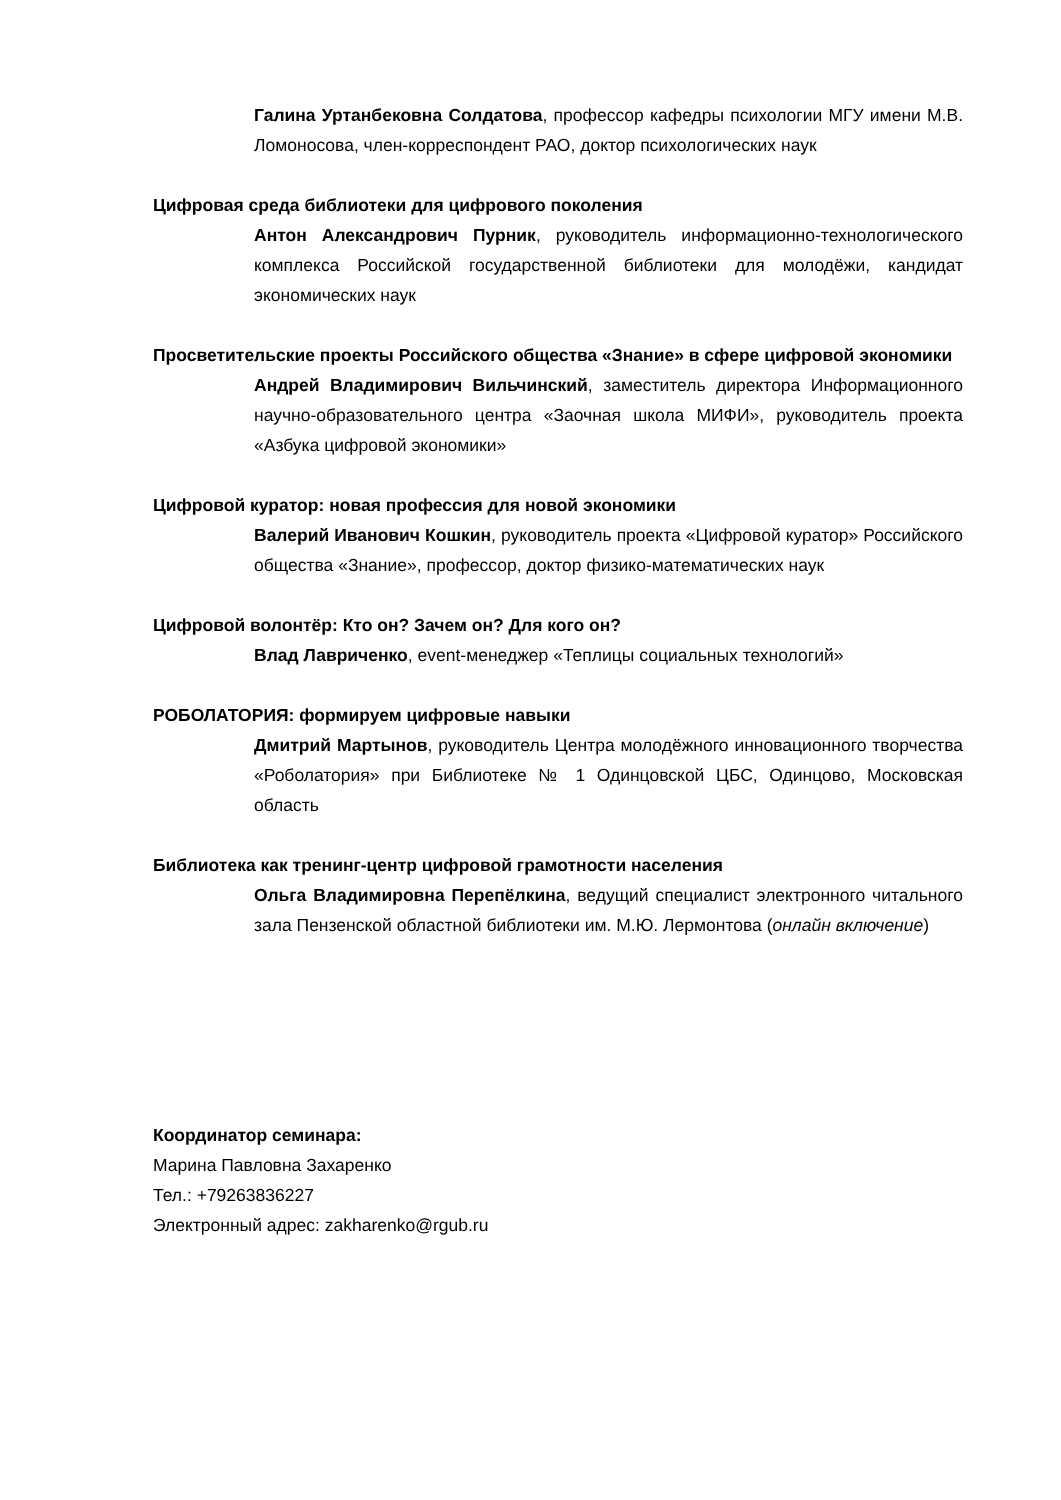Галина Уртанбековна Солдатова, профессор кафедры психологии МГУ имени М.В. Ломоносова, член-корреспондент РАО, доктор психологических наук
Цифровая среда библиотеки для цифрового поколения
Антон Александрович Пурник, руководитель информационно-технологического комплекса Российской государственной библиотеки для молодёжи, кандидат экономических наук
Просветительские проекты Российского общества «Знание» в сфере цифровой экономики
Андрей Владимирович Вильчинский, заместитель директора Информационного научно-образовательного центра «Заочная школа МИФИ», руководитель проекта «Азбука цифровой экономики»
Цифровой куратор: новая профессия для новой экономики
Валерий Иванович Кошкин, руководитель проекта «Цифровой куратор» Российского общества «Знание», профессор, доктор физико-математических наук
Цифровой волонтёр: Кто он? Зачем он? Для кого он?
Влад Лавриченко, event-менеджер «Теплицы социальных технологий»
РОБОЛАТОРИЯ: формируем цифровые навыки
Дмитрий Мартынов, руководитель Центра молодёжного инновационного творчества «Роболатория» при Библиотеке № 1 Одинцовской ЦБС, Одинцово, Московская область
Библиотека как тренинг-центр цифровой грамотности населения
Ольга Владимировна Перепёлкина, ведущий специалист электронного читального зала Пензенской областной библиотеки им. М.Ю. Лермонтова (онлайн включение)
Координатор семинара:
Марина Павловна Захаренко
Тел.: +79263836227
Электронный адрес: zakharenko@rgub.ru